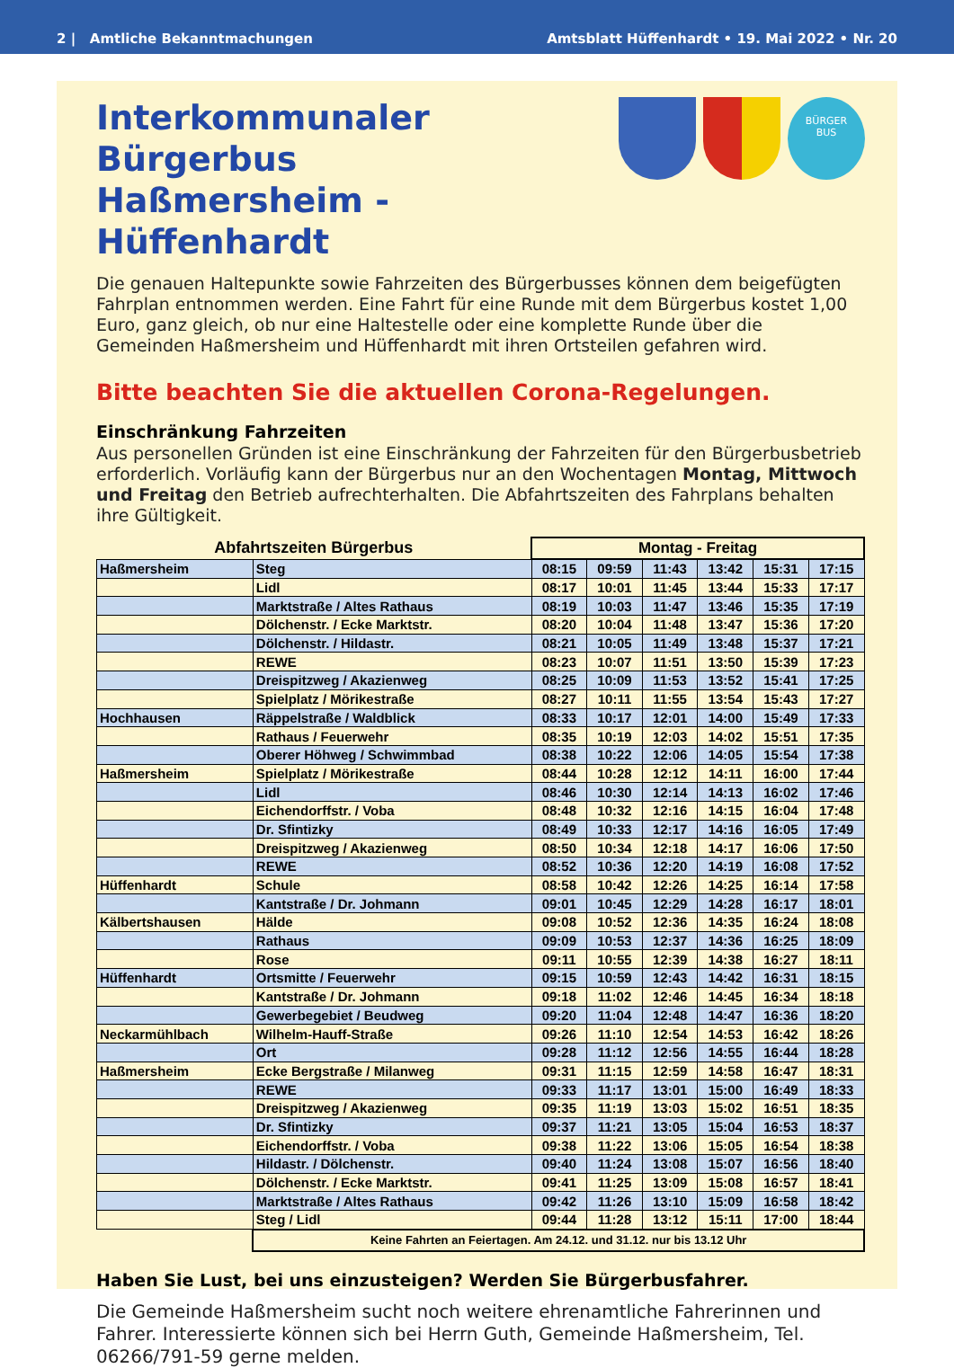2 | Amtliche Bekanntmachungen Amtsblatt Hüffenhardt • 19. Mai 2022 • Nr. 20
Interkommunaler Bürgerbus
Haßmersheim - Hüffenhardt
BÜRGER
BUS
Die genauen Haltepunkte sowie Fahrzeiten des Bürgerbusses können dem beigefügten Fahrplan entnommen werden. Eine Fahrt für eine Runde mit dem Bürgerbus kostet 1,00 Euro, ganz gleich, ob nur eine Haltestelle oder eine komplette Runde über die Gemeinden Haßmersheim und Hüffenhardt mit ihren Ortsteilen gefahren wird.
Bitte beachten Sie die aktuellen Corona-Regelungen.
Einschränkung Fahrzeiten
Aus personellen Gründen ist eine Einschränkung der Fahrzeiten für den Bürgerbusbetrieb erforderlich. Vorläufig kann der Bürgerbus nur an den Wochentagen Montag, Mittwoch und Freitag den Betrieb aufrechterhalten. Die Abfahrtszeiten des Fahrplans behalten ihre Gültigkeit.
| Abfahrtszeiten Bürgerbus | | Montag - Freitag | | | | | |
| --- | --- | --- | --- | --- | --- | --- | --- |
| Haßmersheim | Steg | 08:15 | 09:59 | 11:43 | 13:42 | 15:31 | 17:15 |
| | Lidl | 08:17 | 10:01 | 11:45 | 13:44 | 15:33 | 17:17 |
| | Marktstraße / Altes Rathaus | 08:19 | 10:03 | 11:47 | 13:46 | 15:35 | 17:19 |
| | Dölchenstr. / Ecke Marktstr. | 08:20 | 10:04 | 11:48 | 13:47 | 15:36 | 17:20 |
| | Dölchenstr. / Hildastr. | 08:21 | 10:05 | 11:49 | 13:48 | 15:37 | 17:21 |
| | REWE | 08:23 | 10:07 | 11:51 | 13:50 | 15:39 | 17:23 |
| | Dreispitzweg / Akazienweg | 08:25 | 10:09 | 11:53 | 13:52 | 15:41 | 17:25 |
| | Spielplatz / Mörikestraße | 08:27 | 10:11 | 11:55 | 13:54 | 15:43 | 17:27 |
| Hochhausen | Räppelstraße / Waldblick | 08:33 | 10:17 | 12:01 | 14:00 | 15:49 | 17:33 |
| | Rathaus / Feuerwehr | 08:35 | 10:19 | 12:03 | 14:02 | 15:51 | 17:35 |
| | Oberer Höhweg / Schwimmbad | 08:38 | 10:22 | 12:06 | 14:05 | 15:54 | 17:38 |
| Haßmersheim | Spielplatz / Mörikestraße | 08:44 | 10:28 | 12:12 | 14:11 | 16:00 | 17:44 |
| | Lidl | 08:46 | 10:30 | 12:14 | 14:13 | 16:02 | 17:46 |
| | Eichendorffstr. / Voba | 08:48 | 10:32 | 12:16 | 14:15 | 16:04 | 17:48 |
| | Dr. Sfintizky | 08:49 | 10:33 | 12:17 | 14:16 | 16:05 | 17:49 |
| | Dreispitzweg / Akazienweg | 08:50 | 10:34 | 12:18 | 14:17 | 16:06 | 17:50 |
| | REWE | 08:52 | 10:36 | 12:20 | 14:19 | 16:08 | 17:52 |
| Hüffenhardt | Schule | 08:58 | 10:42 | 12:26 | 14:25 | 16:14 | 17:58 |
| | Kantstraße / Dr. Johmann | 09:01 | 10:45 | 12:29 | 14:28 | 16:17 | 18:01 |
| Kälbertshausen | Hälde | 09:08 | 10:52 | 12:36 | 14:35 | 16:24 | 18:08 |
| | Rathaus | 09:09 | 10:53 | 12:37 | 14:36 | 16:25 | 18:09 |
| | Rose | 09:11 | 10:55 | 12:39 | 14:38 | 16:27 | 18:11 |
| Hüffenhardt | Ortsmitte / Feuerwehr | 09:15 | 10:59 | 12:43 | 14:42 | 16:31 | 18:15 |
| | Kantstraße / Dr. Johmann | 09:18 | 11:02 | 12:46 | 14:45 | 16:34 | 18:18 |
| | Gewerbegebiet / Beudweg | 09:20 | 11:04 | 12:48 | 14:47 | 16:36 | 18:20 |
| Neckarmühlbach | Wilhelm-Hauff-Straße | 09:26 | 11:10 | 12:54 | 14:53 | 16:42 | 18:26 |
| | Ort | 09:28 | 11:12 | 12:56 | 14:55 | 16:44 | 18:28 |
| Haßmersheim | Ecke Bergstraße / Milanweg | 09:31 | 11:15 | 12:59 | 14:58 | 16:47 | 18:31 |
| | REWE | 09:33 | 11:17 | 13:01 | 15:00 | 16:49 | 18:33 |
| | Dreispitzweg / Akazienweg | 09:35 | 11:19 | 13:03 | 15:02 | 16:51 | 18:35 |
| | Dr. Sfintizky | 09:37 | 11:21 | 13:05 | 15:04 | 16:53 | 18:37 |
| | Eichendorffstr. / Voba | 09:38 | 11:22 | 13:06 | 15:05 | 16:54 | 18:38 |
| | Hildastr. / Dölchenstr. | 09:40 | 11:24 | 13:08 | 15:07 | 16:56 | 18:40 |
| | Dölchenstr. / Ecke Marktstr. | 09:41 | 11:25 | 13:09 | 15:08 | 16:57 | 18:41 |
| | Marktstraße / Altes Rathaus | 09:42 | 11:26 | 13:10 | 15:09 | 16:58 | 18:42 |
| | Steg / Lidl | 09:44 | 11:28 | 13:12 | 15:11 | 17:00 | 18:44 |
| | Keine Fahrten an Feiertagen. Am 24.12. und 31.12. nur bis 13.12 Uhr | | | | | | |
Haben Sie Lust, bei uns einzusteigen? Werden Sie Bürgerbusfahrer.
Die Gemeinde Haßmersheim sucht noch weitere ehrenamtliche Fahrerinnen und Fahrer. Interessierte können sich bei Herrn Guth, Gemeinde Haßmersheim, Tel. 06266/791-59 gerne melden.